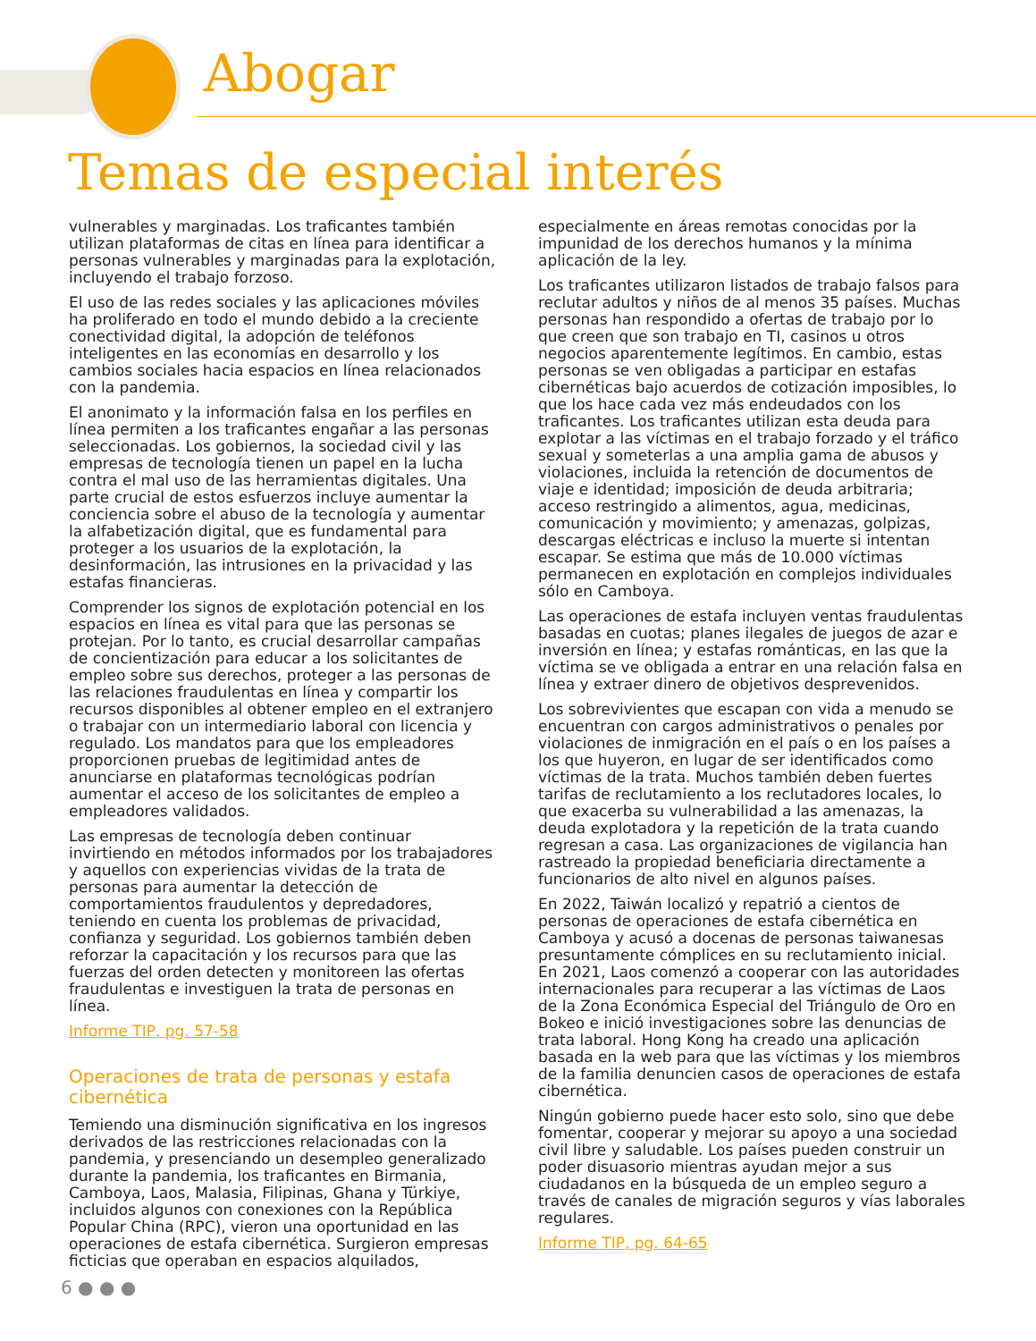Abogar
Temas de especial interés
vulnerables y marginadas. Los traficantes también utilizan plataformas de citas en línea para identificar a personas vulnerables y marginadas para la explotación, incluyendo el trabajo forzoso.
El uso de las redes sociales y las aplicaciones móviles ha proliferado en todo el mundo debido a la creciente conectividad digital, la adopción de teléfonos inteligentes en las economías en desarrollo y los cambios sociales hacia espacios en línea relacionados con la pandemia.
El anonimato y la información falsa en los perfiles en línea permiten a los traficantes engañar a las personas seleccionadas. Los gobiernos, la sociedad civil y las empresas de tecnología tienen un papel en la lucha contra el mal uso de las herramientas digitales. Una parte crucial de estos esfuerzos incluye aumentar la conciencia sobre el abuso de la tecnología y aumentar la alfabetización digital, que es fundamental para proteger a los usuarios de la explotación, la desinformación, las intrusiones en la privacidad y las estafas financieras.
Comprender los signos de explotación potencial en los espacios en línea es vital para que las personas se protejan. Por lo tanto, es crucial desarrollar campañas de concientización para educar a los solicitantes de empleo sobre sus derechos, proteger a las personas de las relaciones fraudulentas en línea y compartir los recursos disponibles al obtener empleo en el extranjero o trabajar con un intermediario laboral con licencia y regulado. Los mandatos para que los empleadores proporcionen pruebas de legitimidad antes de anunciarse en plataformas tecnológicas podrían aumentar el acceso de los solicitantes de empleo a empleadores validados.
Las empresas de tecnología deben continuar invirtiendo en métodos informados por los trabajadores y aquellos con experiencias vividas de la trata de personas para aumentar la detección de comportamientos fraudulentos y depredadores, teniendo en cuenta los problemas de privacidad, confianza y seguridad. Los gobiernos también deben reforzar la capacitación y los recursos para que las fuerzas del orden detecten y monitoreen las ofertas fraudulentas e investiguen la trata de personas en línea.
Informe TIP, pg. 57-58
Operaciones de trata de personas y estafa cibernética
Temiendo una disminución significativa en los ingresos derivados de las restricciones relacionadas con la pandemia, y presenciando un desempleo generalizado durante la pandemia, los traficantes en Birmania, Camboya, Laos, Malasia, Filipinas, Ghana y Türkiye, incluidos algunos con conexiones con la República Popular China (RPC), vieron una oportunidad en las operaciones de estafa cibernética. Surgieron empresas ficticias que operaban en espacios alquilados,
especialmente en áreas remotas conocidas por la impunidad de los derechos humanos y la mínima aplicación de la ley.
Los traficantes utilizaron listados de trabajo falsos para reclutar adultos y niños de al menos 35 países. Muchas personas han respondido a ofertas de trabajo por lo que creen que son trabajo en TI, casinos u otros negocios aparentemente legítimos. En cambio, estas personas se ven obligadas a participar en estafas cibernéticas bajo acuerdos de cotización imposibles, lo que los hace cada vez más endeudados con los traficantes. Los traficantes utilizan esta deuda para explotar a las víctimas en el trabajo forzado y el tráfico sexual y someterlas a una amplia gama de abusos y violaciones, incluida la retención de documentos de viaje e identidad; imposición de deuda arbitraria; acceso restringido a alimentos, agua, medicinas, comunicación y movimiento; y amenazas, golpizas, descargas eléctricas e incluso la muerte si intentan escapar. Se estima que más de 10.000 víctimas permanecen en explotación en complejos individuales sólo en Camboya.
Las operaciones de estafa incluyen ventas fraudulentas basadas en cuotas; planes ilegales de juegos de azar e inversión en línea; y estafas románticas, en las que la víctima se ve obligada a entrar en una relación falsa en línea y extraer dinero de objetivos desprevenidos.
Los sobrevivientes que escapan con vida a menudo se encuentran con cargos administrativos o penales por violaciones de inmigración en el país o en los países a los que huyeron, en lugar de ser identificados como víctimas de la trata. Muchos también deben fuertes tarifas de reclutamiento a los reclutadores locales, lo que exacerba su vulnerabilidad a las amenazas, la deuda explotadora y la repetición de la trata cuando regresan a casa. Las organizaciones de vigilancia han rastreado la propiedad beneficiaria directamente a funcionarios de alto nivel en algunos países.
En 2022, Taiwán localizó y repatrió a cientos de personas de operaciones de estafa cibernética en Camboya y acusó a docenas de personas taiwanesas presuntamente cómplices en su reclutamiento inicial. En 2021, Laos comenzó a cooperar con las autoridades internacionales para recuperar a las víctimas de Laos de la Zona Económica Especial del Triángulo de Oro en Bokeo e inició investigaciones sobre las denuncias de trata laboral. Hong Kong ha creado una aplicación basada en la web para que las víctimas y los miembros de la familia denuncien casos de operaciones de estafa cibernética.
Ningún gobierno puede hacer esto solo, sino que debe fomentar, cooperar y mejorar su apoyo a una sociedad civil libre y saludable. Los países pueden construir un poder disuasorio mientras ayudan mejor a sus ciudadanos en la búsqueda de un empleo seguro a través de canales de migración seguros y vías laborales regulares.
Informe TIP, pg. 64-65
6 ● ● ●